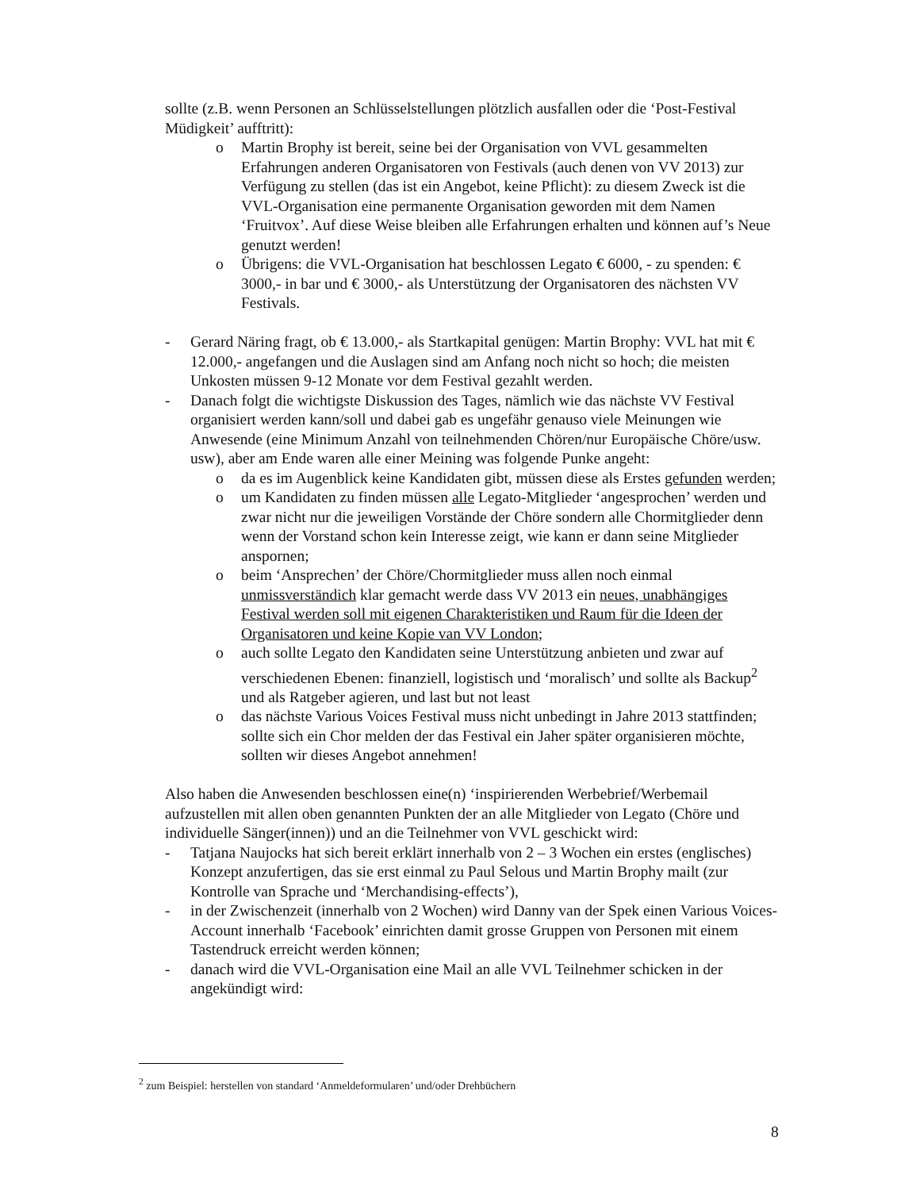sollte (z.B. wenn Personen an Schlüsselstellungen plötzlich ausfallen oder die ‘Post-Festival Müdigkeit’ aufftritt):
o Martin Brophy ist bereit, seine bei der Organisation von VVL gesammelten Erfahrungen anderen Organisatoren von Festivals (auch denen von VV 2013) zur Verfügung zu stellen (das ist ein Angebot, keine Pflicht): zu diesem Zweck ist die VVL-Organisation eine permanente Organisation geworden mit dem Namen ‘Fruitvox’. Auf diese Weise bleiben alle Erfahrungen erhalten und können auf’s Neue genutzt werden!
o Übrigens: die VVL-Organisation hat beschlossen Legato € 6000, - zu spenden: € 3000,- in bar und € 3000,- als Unterstützung der Organisatoren des nächsten VV Festivals.
- Gerard Näring fragt, ob € 13.000,- als Startkapital genügen: Martin Brophy: VVL hat mit € 12.000,- angefangen und die Auslagen sind am Anfang noch nicht so hoch; die meisten Unkosten müssen 9-12 Monate vor dem Festival gezahlt werden.
- Danach folgt die wichtigste Diskussion des Tages, nämlich wie das nächste VV Festival organisiert werden kann/soll und dabei gab es ungefähr genauso viele Meinungen wie Anwesende (eine Minimum Anzahl von teilnehmenden Chören/nur Europäische Chöre/usw. usw), aber am Ende waren alle einer Meining was folgende Punke angeht:
o da es im Augenblick keine Kandidaten gibt, müssen diese als Erstes gefunden werden;
o um Kandidaten zu finden müssen alle Legato-Mitglieder ‘angesprochen’ werden und zwar nicht nur die jeweiligen Vorstände der Chöre sondern alle Chormitglieder denn wenn der Vorstand schon kein Interesse zeigt, wie kann er dann seine Mitglieder anspornen;
o beim ‘Ansprechen’ der Chöre/Chormitglieder muss allen noch einmal unmissverständich klar gemacht werde dass VV 2013 ein neues, unabhängiges Festival werden soll mit eigenen Charakteristiken und Raum für die Ideen der Organisatoren und keine Kopie van VV London;
o auch sollte Legato den Kandidaten seine Unterstützung anbieten und zwar auf verschiedenen Ebenen: finanziell, logistisch und ‘moralisch’ und sollte als Backup<sup>2</sup> und als Ratgeber agieren, und last but not least
o das nächste Various Voices Festival muss nicht unbedingt in Jahre 2013 stattfinden; sollte sich ein Chor melden der das Festival ein Jaher später organisieren möchte, sollten wir dieses Angebot annehmen!
Also haben die Anwesenden beschlossen eine(n) ‘inspirierenden Werbebrief/Werbemail aufzustellen mit allen oben genannten Punkten der an alle Mitglieder von Legato (Chöre und individuelle Sänger(innen)) und an die Teilnehmer von VVL geschickt wird:
- Tatjana Naujocks hat sich bereit erklärt innerhalb von 2 – 3 Wochen ein erstes (englisches) Konzept anzufertigen, das sie erst einmal zu Paul Selous und Martin Brophy mailt (zur Kontrolle van Sprache und ‘Merchandising-effects’),
- in der Zwischenzeit (innerhalb von 2 Wochen) wird Danny van der Spek einen Various Voices-Account innerhalb ‘Facebook’ einrichten damit grosse Gruppen von Personen mit einem Tastendruck erreicht werden können;
- danach wird die VVL-Organisation eine Mail an alle VVL Teilnehmer schicken in der angekündigt wird:
<sup>2</sup> zum Beispiel: herstellen von standard ‘Anmeldeformularen’ und/oder Drehbüchern
8